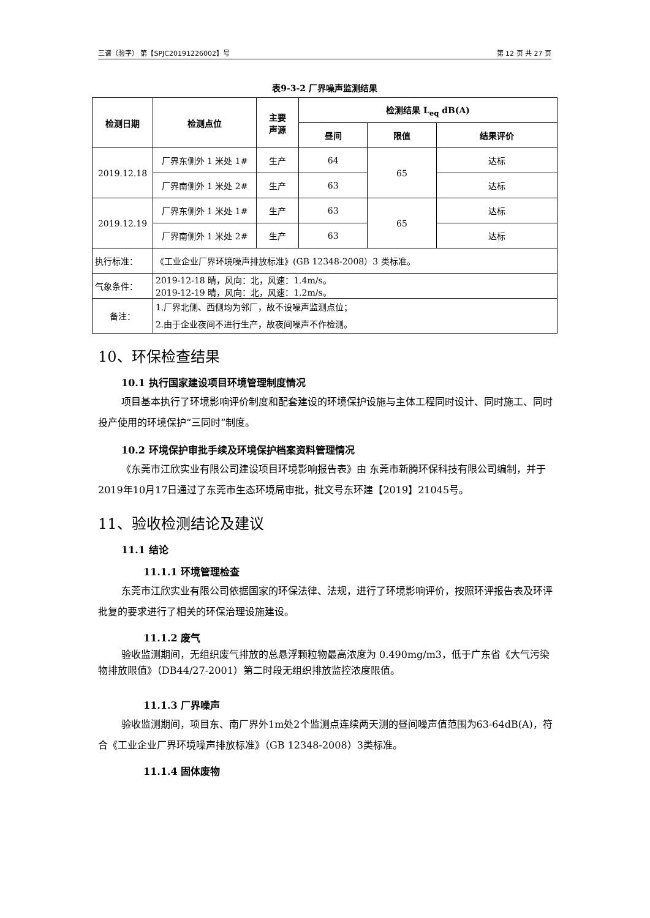三谱（验字） 第【SPJC20191226002】号 第 12 页 共 27 页
表9-3-2 厂界噪声监测结果
| 检测日期 | 检测点位 | 主要 声源 | 检测结果 L<sub>eq</sub> dB(A) | | |
| --- | --- | --- | --- | --- | --- |
| | | | 昼间 | 限值 | 结果评价 |
| 2019.12.18 | 厂界东侧外 1 米处 1# | 生产 | 64 | 65 | 达标 |
| | 厂界南侧外 1 米处 2# | 生产 | 63 | | 达标 |
| 2019.12.19 | 厂界东侧外 1 米处 1# | 生产 | 63 | 65 | 达标 |
| | 厂界南侧外 1 米处 2# | 生产 | 63 | | 达标 |
| 执行标准： | 《工业企业厂界环境噪声排放标准》(GB 12348-2008）3 类标准。 | | | | |
| 气象条件： | 2019-12-18 晴，风向：北，风速：1.4m/s。 2019-12-19 晴，风向：北，风速：1.2m/s。 | | | | |
| 备注： | 1.厂界北侧、西侧均为邻厂，故不设噪声监测点位； 2.由于企业夜间不进行生产，故夜间噪声不作检测。 | | | | |
10、环保检查结果
10.1 执行国家建设项目环境管理制度情况
项目基本执行了环境影响评价制度和配套建设的环境保护设施与主体工程同时设计、同时施工、同时投产使用的环境保护“三同时”制度。
10.2 环境保护审批手续及环境保护档案资料管理情况
《东莞市江欣实业有限公司建设项目环境影响报告表》由 东莞市新腾环保科技有限公司编制，并于2019年10月17日通过了东莞市生态环境局审批，批文号东环建【2019】21045号。
11、验收检测结论及建议
11.1 结论
11.1.1 环境管理检查
东莞市江欣实业有限公司依据国家的环保法律、法规，进行了环境影响评价，按照环评报告表及环评批复的要求进行了相关的环保治理设施建设。
11.1.2 废气
验收监测期间，无组织废气排放的总悬浮颗粒物最高浓度为 0.490mg/m3，低于广东省《大气污染物排放限值》（DB44/27-2001）第二时段无组织排放监控浓度限值。
11.1.3 厂界噪声
验收监测期间，项目东、南厂界外1m处2个监测点连续两天测的昼间噪声值范围为63-64dB(A)，符合《工业企业厂界环境噪声排放标准》（GB 12348-2008）3类标准。
11.1.4 固体废物